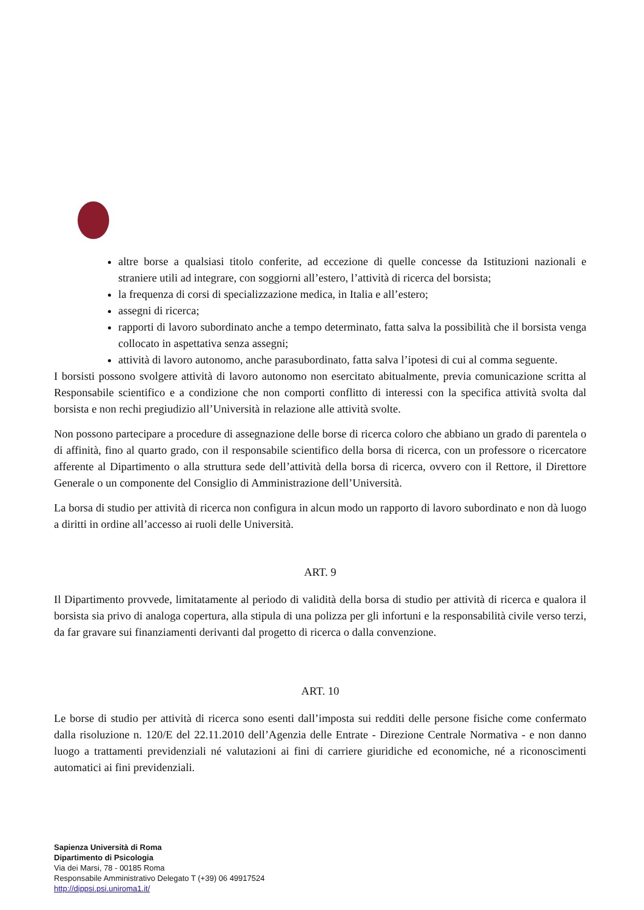altre borse a qualsiasi titolo conferite, ad eccezione di quelle concesse da Istituzioni nazionali e straniere utili ad integrare, con soggiorni all’estero, l’attività di ricerca del borsista;
la frequenza di corsi di specializzazione medica, in Italia e all’estero;
assegni di ricerca;
rapporti di lavoro subordinato anche a tempo determinato, fatta salva la possibilità che il borsista venga collocato in aspettativa senza assegni;
attività di lavoro autonomo, anche parasubordinato, fatta salva l’ipotesi di cui al comma seguente.
I borsisti possono svolgere attività di lavoro autonomo non esercitato abitualmente, previa comunicazione scritta al Responsabile scientifico e a condizione che non comporti conflitto di interessi con la specifica attività svolta dal borsista e non rechi pregiudizio all’Università in relazione alle attività svolte.
Non possono partecipare a procedure di assegnazione delle borse di ricerca coloro che abbiano un grado di parentela o di affinità, fino al quarto grado, con il responsabile scientifico della borsa di ricerca, con un professore o ricercatore afferente al Dipartimento o alla struttura sede dell’attività della borsa di ricerca, ovvero con il Rettore, il Direttore Generale o un componente del Consiglio di Amministrazione dell’Università.
La borsa di studio per attività di ricerca non configura in alcun modo un rapporto di lavoro subordinato e non dà luogo a diritti in ordine all’accesso ai ruoli delle Università.
ART. 9
Il Dipartimento provvede, limitatamente al periodo di validità della borsa di studio per attività di ricerca e qualora il borsista sia privo di analoga copertura, alla stipula di una polizza per gli infortuni e la responsabilità civile verso terzi, da far gravare sui finanziamenti derivanti dal progetto di ricerca o dalla convenzione.
ART. 10
Le borse di studio per attività di ricerca sono esenti dall’imposta sui redditi delle persone fisiche come confermato dalla risoluzione n. 120/E del 22.11.2010 dell’Agenzia delle Entrate - Direzione Centrale Normativa - e non danno luogo a trattamenti previdenziali né valutazioni ai fini di carriere giuridiche ed economiche, né a riconoscimenti automatici ai fini previdenziali.
Sapienza Università di Roma
Dipartimento di Psicologia
Via dei Marsi, 78 - 00185 Roma
Responsabile Amministrativo Delegato T (+39) 06 49917524
http://dippsi.psi.uniroma1.it/